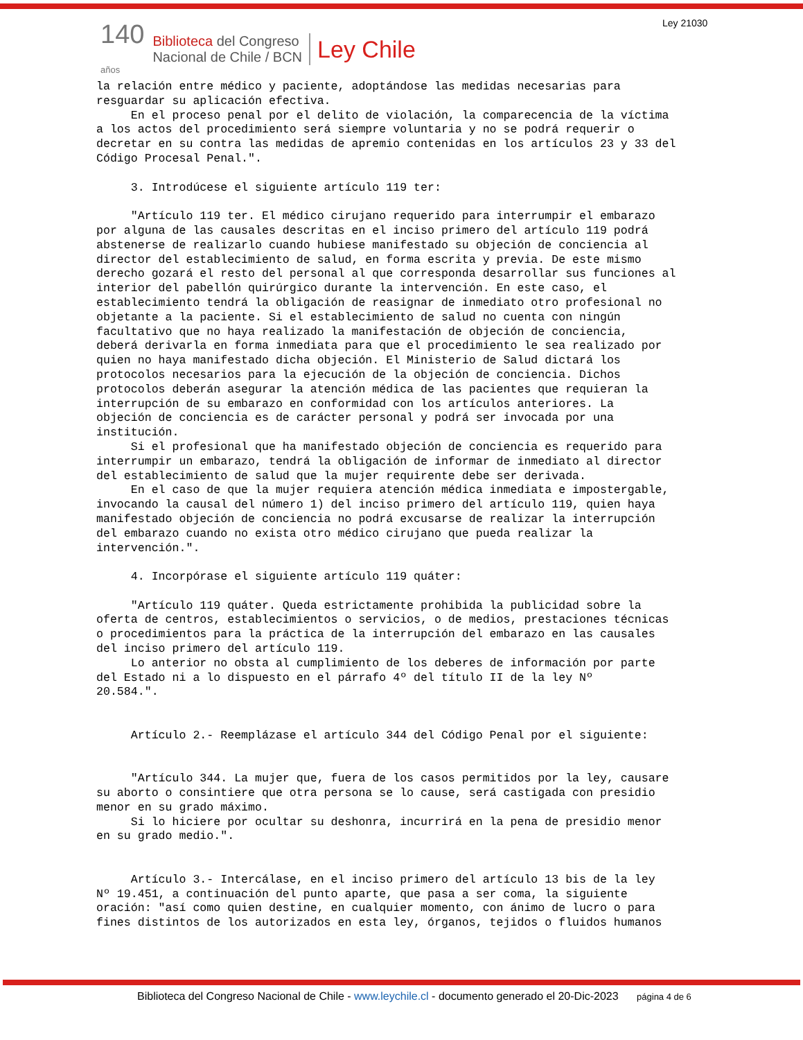Ley 21030
140
años
Biblioteca del Congreso
Nacional de Chile / BCN
Ley Chile
la relación entre médico y paciente, adoptándose las medidas necesarias para resguardar su aplicación efectiva. En el proceso penal por el delito de violación, la comparecencia de la víctima a los actos del procedimiento será siempre voluntaria y no se podrá requerir o decretar en su contra las medidas de apremio contenidas en los artículos 23 y 33 del Código Procesal Penal.". 3. Introdúcese el siguiente artículo 119 ter: "Artículo 119 ter. El médico cirujano requerido para interrumpir el embarazo por alguna de las causales descritas en el inciso primero del artículo 119 podrá abstenerse de realizarlo cuando hubiese manifestado su objeción de conciencia al director del establecimiento de salud, en forma escrita y previa. De este mismo derecho gozará el resto del personal al que corresponda desarrollar sus funciones al interior del pabellón quirúrgico durante la intervención. En este caso, el establecimiento tendrá la obligación de reasignar de inmediato otro profesional no objetante a la paciente. Si el establecimiento de salud no cuenta con ningún facultativo que no haya realizado la manifestación de objeción de conciencia, deberá derivarla en forma inmediata para que el procedimiento le sea realizado por quien no haya manifestado dicha objeción. El Ministerio de Salud dictará los protocolos necesarios para la ejecución de la objeción de conciencia. Dichos protocolos deberán asegurar la atención médica de las pacientes que requieran la interrupción de su embarazo en conformidad con los artículos anteriores. La objeción de conciencia es de carácter personal y podrá ser invocada por una institución. Si el profesional que ha manifestado objeción de conciencia es requerido para interrumpir un embarazo, tendrá la obligación de informar de inmediato al director del establecimiento de salud que la mujer requirente debe ser derivada. En el caso de que la mujer requiera atención médica inmediata e impostergable, invocando la causal del número 1) del inciso primero del artículo 119, quien haya manifestado objeción de conciencia no podrá excusarse de realizar la interrupción del embarazo cuando no exista otro médico cirujano que pueda realizar la intervención.". 4. Incorpórase el siguiente artículo 119 quáter: "Artículo 119 quáter. Queda estrictamente prohibida la publicidad sobre la oferta de centros, establecimientos o servicios, o de medios, prestaciones técnicas o procedimientos para la práctica de la interrupción del embarazo en las causales del inciso primero del artículo 119. Lo anterior no obsta al cumplimiento de los deberes de información por parte del Estado ni a lo dispuesto en el párrafo 4º del título II de la ley Nº 20.584.". Artículo 2.- Reemplázase el artículo 344 del Código Penal por el siguiente: "Artículo 344. La mujer que, fuera de los casos permitidos por la ley, causare su aborto o consintiere que otra persona se lo cause, será castigada con presidio menor en su grado máximo. Si lo hiciere por ocultar su deshonra, incurrirá en la pena de presidio menor en su grado medio.". Artículo 3.- Intercálase, en el inciso primero del artículo 13 bis de la ley Nº 19.451, a continuación del punto aparte, que pasa a ser coma, la siguiente oración: "así como quien destine, en cualquier momento, con ánimo de lucro o para fines distintos de los autorizados en esta ley, órganos, tejidos o fluidos humanos
Biblioteca del Congreso Nacional de Chile - www.leychile.cl - documento generado el 20-Dic-2023 página 4 de 6